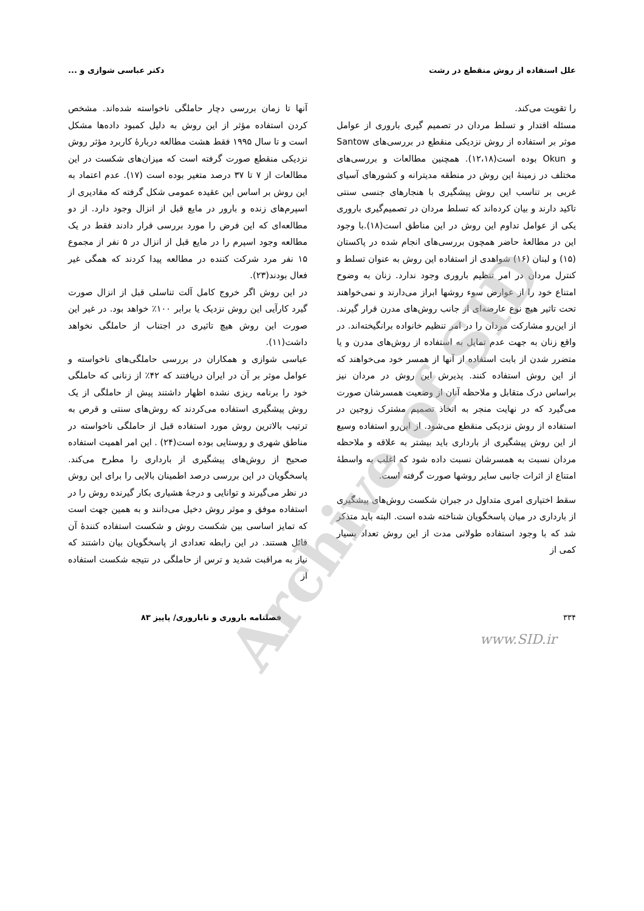علل استفاده از روش منقطع در رشت دکتر عباسی شوازی و ...
را تقویت می‌کند.
مسئله اقتدار و تسلط مردان در تصمیم گیری باروری از عوامل موثر بر استفاده از روش نزدیکی منقطع در بررسی‌های Santow و Okun بوده است(۱۲،۱۸). همچنین مطالعات و بررسی‌های مختلف در زمینهٔ این روش در منطقه مدیترانه و کشورهای آسیای غربی بر تناسب این روش پیشگیری با هنجارهای جنسی سنتی تاکید دارند و بیان کرده‌اند که تسلط مردان در تصمیم‌گیری باروری یکی از عوامل تداوم این روش در این مناطق است(۱۸).با وجود این در مطالعهٔ حاضر همچون بررسی‌های انجام شده در پاکستان (۱۵) و لبنان (۱۶) شواهدی از استفاده این روش به عنوان تسلط و کنترل مردان در امر تنظیم باروری وجود ندارد. زنان به وضوح امتناع خود را از عوارض سوء روشها ابراز می‌دارند و نمی‌خواهند تحت تاثیر هیچ نوع عارضه‌ای از جانب روش‌های مدرن قرار گیرند. از این‌رو مشارکت مردان را در امر تنظیم خانواده برانگیخته‌اند. در واقع زنان به جهت عدم تمایل به استفاده از روش‌های مدرن و یا متضرر شدن از بابت استفاده از آنها از همسر خود می‌خواهند که از این روش استفاده کنند. پذیرش این روش در مردان نیز براساس درک متقابل و ملاحظه آنان از وضعیت همسرشان صورت می‌گیرد که در نهایت منجر به اتخاذ تصمیم مشترک زوجین در استفاده از روش نزدیکی منقطع می‌شود. از این‌رو استفاده وسیع از این روش پیشگیری از بارداری باید بیشتر به علاقه و ملاحظه مردان نسبت به همسرشان نسبت داده شود که اغلب به واسطهٔ امتناع از اثرات جانبی سایر روشها صورت گرفته است.
سقط اختیاری امری متداول در جبران شکست روش‌های پیشگیری از بارداری در میان پاسخگویان شناخته شده است. البته باید متذکر شد که با وجود استفاده طولانی مدت از این روش تعداد بسیار کمی از
آنها تا زمان بررسی دچار حاملگی ناخواسته شده‌اند. مشخص کردن استفاده مؤثر از این روش به دلیل کمبود داده‌ها مشکل است و تا سال ۱۹۹۵ فقط هشت مطالعه دربارهٔ کاربرد مؤثر روش نزدیکی منقطع صورت گرفته است که میزان‌های شکست در این مطالعات از ۷ تا ۳۷ درصد متغیر بوده است (۱۷). عدم اعتماد به این روش بر اساس این عقیده عمومی شکل گرفته که مقادیری از اسپرم‌های زنده و بارور در مایع قبل از انزال وجود دارد. از دو مطالعه‌ای که این فرض را مورد بررسی قرار دادند فقط در یک مطالعه وجود اسپرم را در مایع قبل از انزال در ۵ نفر از مجموع ۱۵ نفر مرد شرکت کننده در مطالعه پیدا کردند که همگی غیر فعال بودند(۲۳).
در این روش اگر خروج کامل آلت تناسلی قبل از انزال صورت گیرد کارآیی این روش نزدیک یا برابر ۱۰۰٪ خواهد بود. در غیر این صورت این روش هیچ تاثیری در اجتناب از حاملگی نخواهد داشت(۱۱).
عباسی شوازی و همکاران در بررسی حاملگی‌های ناخواسته و عوامل موثر بر آن در ایران دریافتند که ۴۲٪ از زنانی که حاملگی خود را برنامه ریزی نشده اظهار داشتند پیش از حاملگی از یک روش پیشگیری استفاده می‌کردند که روش‌های سنتی و قرص به ترتیب بالاترین روش مورد استفاده قبل از حاملگی ناخواسته در مناطق شهری و روستایی بوده است(۲۴) . این امر اهمیت استفاده صحیح از روش‌های پیشگیری از بارداری را مطرح می‌کند. پاسخگویان در این بررسی درصد اطمینان بالایی را برای این روش در نظر می‌گیرند و توانایی و درجهٔ هشیاری بکار گیرنده روش را در استفاده موفق و موثر روش دخیل می‌دانند و به همین جهت است که تمایز اساسی بین شکست روش و شکست استفاده کنندهٔ آن قائل هستند. در این رابطه تعدادی از پاسخگویان بیان داشتند که نیاز به مراقبت شدید و ترس از حاملگی در نتیجه شکست استفاده از
۳۳۴ فصلنامه باروری و ناباروری/ پاییز ۸۳
www.SID.ir
Archive of SID